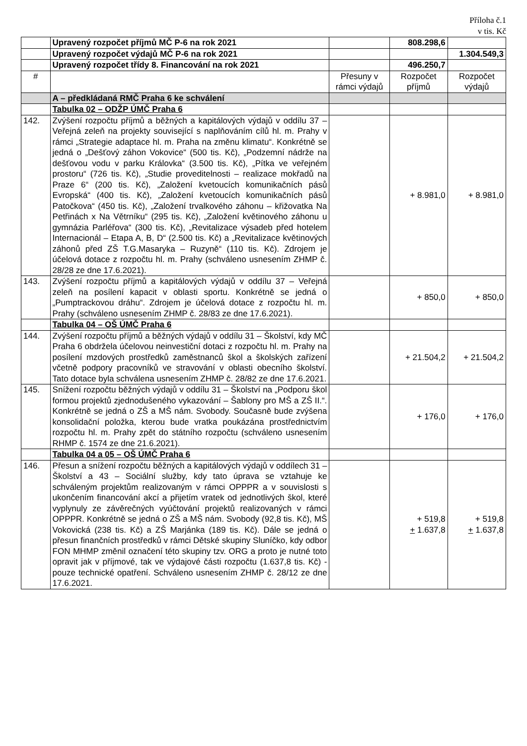Příloha č.1
v tis. Kč
| | Upravený rozpočet příjmů MČ P-6 na rok 2021 | | 808.298,6 | |
| | Upravený rozpočet výdajů MČ P-6 na rok 2021 | | | 1.304.549,3 |
| | Upravený rozpočet třídy 8. Financování na rok 2021 | | 496.250,7 | |
| # | | Přesuny v rámci výdajů | Rozpočet příjmů | Rozpočet výdajů |
| | A – předkládaná RMČ Praha 6 ke schválení | | | |
| | Tabulka 02 – ODŽP ÚMČ Praha 6 | | | |
| 142. | Zvýšení rozpočtu příjmů a běžných a kapitálových výdajů v oddílu 37 – Veřejná zeleň na projekty související s naplňováním cílů hl. m. Prahy v rámci „Strategie adaptace hl. m. Praha na změnu klimatu“. Konkrétně se jedná o „Dešťový záhon Vokovice“ (500 tis. Kč), „Podzemní nádrže na dešťovou vodu v parku Královka“ (3.500 tis. Kč), „Pítka ve veřejném prostoru“ (726 tis. Kč), „Studie proveditelnosti – realizace mokřadů na Praze 6“ (200 tis. Kč), „Založení kvetoucích komunikačních pásů Evropská“ (400 tis. Kč), „Založení kvetoucích komunikačních pásů Patočkova“ (450 tis. Kč), „Založení trvalkového záhonu – křižovatka Na Petřinách x Na Větrníku“ (295 tis. Kč), „Založení květinového záhonu u gymnázia Parléřova“ (300 tis. Kč), „Revitalizace výsadeb před hotelem Internacionál – Etapa A, B, D“ (2.500 tis. Kč) a „Revitalizace květinových záhonů před ZŠ T.G.Masaryka – Ruzyně“ (110 tis. Kč). Zdrojem je účelová dotace z rozpočtu hl. m. Prahy (schváleno usnesením ZHMP č. 28/28 ze dne 17.6.2021). | | + 8.981,0 | + 8.981,0 |
| 143. | Zvýšení rozpočtu příjmů a kapitálových výdajů v oddílu 37 – Veřejná zeleň na posílení kapacit v oblasti sportu. Konkrétně se jedná o „Pumptrackovou dráhu“. Zdrojem je účelová dotace z rozpočtu hl. m. Prahy (schváleno usnesením ZHMP č. 28/83 ze dne 17.6.2021). | | + 850,0 | + 850,0 |
| | Tabulka 04 – OŠ ÚMČ Praha 6 | | | |
| 144. | Zvýšení rozpočtu příjmů a běžných výdajů v oddílu 31 – Školství, kdy MČ Praha 6 obdržela účelovou neinvestiční dotaci z rozpočtu hl. m. Prahy na posílení mzdových prostředků zaměstnanců škol a školských zařízení včetně podpory pracovníků ve stravování v oblasti obecního školství. Tato dotace byla schválena usnesením ZHMP č. 28/82 ze dne 17.6.2021. | | + 21.504,2 | + 21.504,2 |
| 145. | Snížení rozpočtu běžných výdajů v oddílu 31 – Školství na „Podporu škol formou projektů zjednodušeného vykazování – Šablony pro MŠ a ZŠ II.“. Konkrétně se jedná o ZŠ a MŠ nám. Svobody. Současně bude zvýšena konsolidační položka, kterou bude vratka poukázána prostřednictvím rozpočtu hl. m. Prahy zpět do státního rozpočtu (schváleno usnesením RHMP č. 1574 ze dne 21.6.2021). | | + 176,0 | + 176,0 |
| | Tabulka 04 a 05 – OŠ ÚMČ Praha 6 | | | |
| 146. | Přesun a snížení rozpočtu běžných a kapitálových výdajů v oddílech 31 – Školství a 43 – Sociální služby, kdy tato úprava se vztahuje ke schváleným projektům realizovaným v rámci OPPPR a v souvislosti s ukončením financování akcí a přijetím vratek od jednotlivých škol, které vyplynuly ze závěrečných vyúčtování projektů realizovaných v rámci OPPPR. Konkrétně se jedná o ZŠ a MŠ nám. Svobody (92,8 tis. Kč), MŠ Vokovická (238 tis. Kč) a ZŠ Marjánka (189 tis. Kč). Dále se jedná o přesun finančních prostředků v rámci Dětské skupiny Sluníčko, kdy odbor FON MHMP změnil označení této skupiny tzv. ORG a proto je nutné toto opravit jak v příjmové, tak ve výdajové části rozpočtu (1.637,8 tis. Kč) - pouze technické opatření. Schváleno usnesením ZHMP č. 28/12 ze dne 17.6.2021. | | + 519,8 + 1.637,8 | + 519,8 + 1.637,8 |